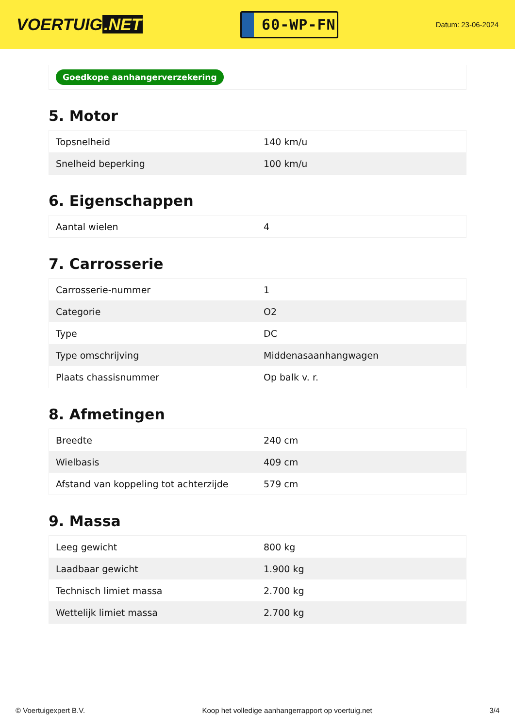VOERTUIG.NET
60-WP-FN
Datum: 23-06-2024
Goedkope aanhangerverzekering
5. Motor
| Topsnelheid | 140 km/u |
| Snelheid beperking | 100 km/u |
6. Eigenschappen
| Aantal wielen | 4 |
7. Carrosserie
| Carrosserie-nummer | 1 |
| Categorie | O2 |
| Type | DC |
| Type omschrijving | Middenasaanhangwagen |
| Plaats chassisnummer | Op balk v. r. |
8. Afmetingen
| Breedte | 240 cm |
| Wielbasis | 409 cm |
| Afstand van koppeling tot achterzijde | 579 cm |
9. Massa
| Leeg gewicht | 800 kg |
| Laadbaar gewicht | 1.900 kg |
| Technisch limiet massa | 2.700 kg |
| Wettelijk limiet massa | 2.700 kg |
© Voertuigexpert B.V. Koop het volledige aanhangerrapport op voertuig.net 3/4